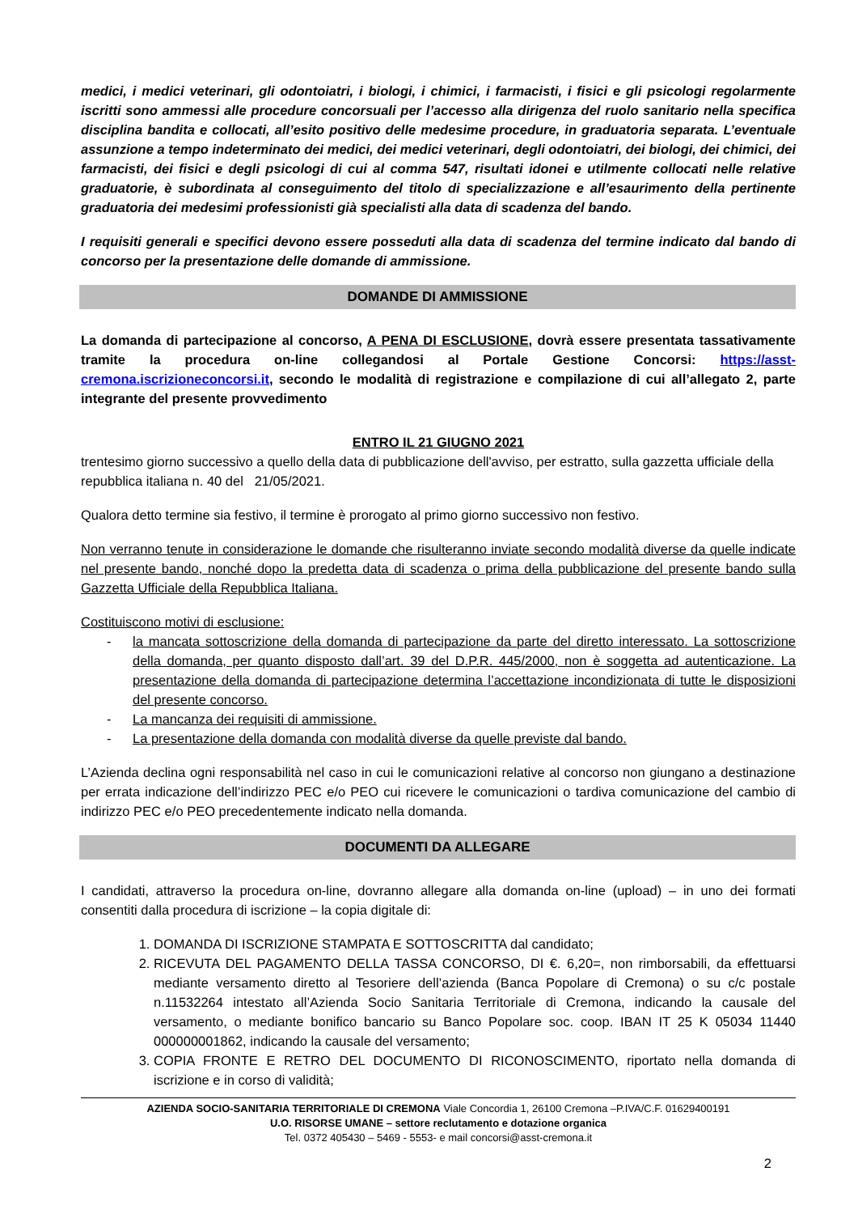medici, i medici veterinari, gli odontoiatri, i biologi, i chimici, i farmacisti, i fisici e gli psicologi regolarmente iscritti sono ammessi alle procedure concorsuali per l’accesso alla dirigenza del ruolo sanitario nella specifica disciplina bandita e collocati, all’esito positivo delle medesime procedure, in graduatoria separata. L’eventuale assunzione a tempo indeterminato dei medici, dei medici veterinari, degli odontoiatri, dei biologi, dei chimici, dei farmacisti, dei fisici e degli psicologi di cui al comma 547, risultati idonei e utilmente collocati nelle relative graduatorie, è subordinata al conseguimento del titolo di specializzazione e all’esaurimento della pertinente graduatoria dei medesimi professionisti già specialisti alla data di scadenza del bando.
I requisiti generali e specifici devono essere posseduti alla data di scadenza del termine indicato dal bando di concorso per la presentazione delle domande di ammissione.
DOMANDE DI AMMISSIONE
La domanda di partecipazione al concorso, A PENA DI ESCLUSIONE, dovrà essere presentata tassativamente tramite la procedura on-line collegandosi al Portale Gestione Concorsi: https://asst-cremona.iscrizioneconcorsi.it, secondo le modalità di registrazione e compilazione di cui all’allegato 2, parte integrante del presente provvedimento
ENTRO IL 21 GIUGNO 2021
trentesimo giorno successivo a quello della data di pubblicazione dell'avviso, per estratto, sulla gazzetta ufficiale della repubblica italiana n. 40 del 21/05/2021.
Qualora detto termine sia festivo, il termine è prorogato al primo giorno successivo non festivo.
Non verranno tenute in considerazione le domande che risulteranno inviate secondo modalità diverse da quelle indicate nel presente bando, nonché dopo la predetta data di scadenza o prima della pubblicazione del presente bando sulla Gazzetta Ufficiale della Repubblica Italiana.
Costituiscono motivi di esclusione:
- la mancata sottoscrizione della domanda di partecipazione da parte del diretto interessato. La sottoscrizione della domanda, per quanto disposto dall’art. 39 del D.P.R. 445/2000, non è soggetta ad autenticazione. La presentazione della domanda di partecipazione determina l’accettazione incondizionata di tutte le disposizioni del presente concorso.
- La mancanza dei requisiti di ammissione.
- La presentazione della domanda con modalità diverse da quelle previste dal bando.
L’Azienda declina ogni responsabilità nel caso in cui le comunicazioni relative al concorso non giungano a destinazione per errata indicazione dell’indirizzo PEC e/o PEO cui ricevere le comunicazioni o tardiva comunicazione del cambio di indirizzo PEC e/o PEO precedentemente indicato nella domanda.
DOCUMENTI DA ALLEGARE
I candidati, attraverso la procedura on-line, dovranno allegare alla domanda on-line (upload) – in uno dei formati consentiti dalla procedura di iscrizione – la copia digitale di:
1. DOMANDA DI ISCRIZIONE STAMPATA E SOTTOSCRITTA dal candidato;
2. RICEVUTA DEL PAGAMENTO DELLA TASSA CONCORSO, DI €. 6,20=, non rimborsabili, da effettuarsi mediante versamento diretto al Tesoriere dell’azienda (Banca Popolare di Cremona) o su c/c postale n.11532264 intestato all’Azienda Socio Sanitaria Territoriale di Cremona, indicando la causale del versamento, o mediante bonifico bancario su Banco Popolare soc. coop. IBAN IT 25 K 05034 11440 000000001862, indicando la causale del versamento;
3. COPIA FRONTE E RETRO DEL DOCUMENTO DI RICONOSCIMENTO, riportato nella domanda di iscrizione e in corso di validità;
AZIENDA SOCIO-SANITARIA TERRITORIALE DI CREMONA Viale Concordia 1, 26100 Cremona –P.IVA/C.F. 01629400191
U.O. RISORSE UMANE – settore reclutamento e dotazione organica
Tel. 0372 405430 – 5469 - 5553- e mail concorsi@asst-cremona.it
2